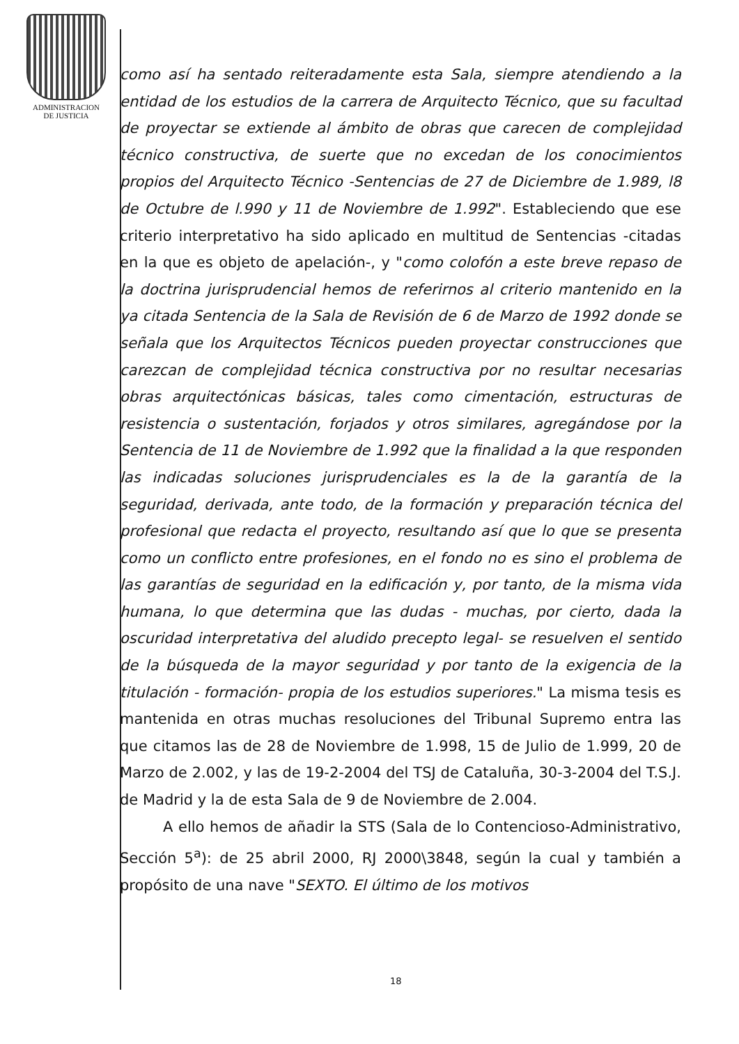ADMINISTRACION
DE JUSTICIA
como así ha sentado reiteradamente esta Sala, siempre atendiendo a la entidad de los estudios de la carrera de Arquitecto Técnico, que su facultad de proyectar se extiende al ámbito de obras que carecen de complejidad técnico constructiva, de suerte que no excedan de los conocimientos propios del Arquitecto Técnico -Sentencias de 27 de Diciembre de 1.989, l8 de Octubre de l.990 y 11 de Noviembre de 1.992". Estableciendo que ese criterio interpretativo ha sido aplicado en multitud de Sentencias -citadas en la que es objeto de apelación-, y "como colofón a este breve repaso de la doctrina jurisprudencial hemos de referirnos al criterio mantenido en la ya citada Sentencia de la Sala de Revisión de 6 de Marzo de 1992 donde se señala que los Arquitectos Técnicos pueden proyectar construcciones que carezcan de complejidad técnica constructiva por no resultar necesarias obras arquitectónicas básicas, tales como cimentación, estructuras de resistencia o sustentación, forjados y otros similares, agregándose por la Sentencia de 11 de Noviembre de 1.992 que la finalidad a la que responden las indicadas soluciones jurisprudenciales es la de la garantía de la seguridad, derivada, ante todo, de la formación y preparación técnica del profesional que redacta el proyecto, resultando así que lo que se presenta como un conflicto entre profesiones, en el fondo no es sino el problema de las garantías de seguridad en la edificación y, por tanto, de la misma vida humana, lo que determina que las dudas - muchas, por cierto, dada la oscuridad interpretativa del aludido precepto legal- se resuelven el sentido de la búsqueda de la mayor seguridad y por tanto de la exigencia de la titulación - formación- propia de los estudios superiores." La misma tesis es mantenida en otras muchas resoluciones del Tribunal Supremo entra las que citamos las de 28 de Noviembre de 1.998, 15 de Julio de 1.999, 20 de Marzo de 2.002, y las de 19-2-2004 del TSJ de Cataluña, 30-3-2004 del T.S.J. de Madrid y la de esta Sala de 9 de Noviembre de 2.004.
A ello hemos de añadir la STS (Sala de lo Contencioso-Administrativo, Sección 5<sup>a</sup>): de 25 abril 2000, RJ 2000\3848, según la cual y también a propósito de una nave "SEXTO. El último de los motivos
18